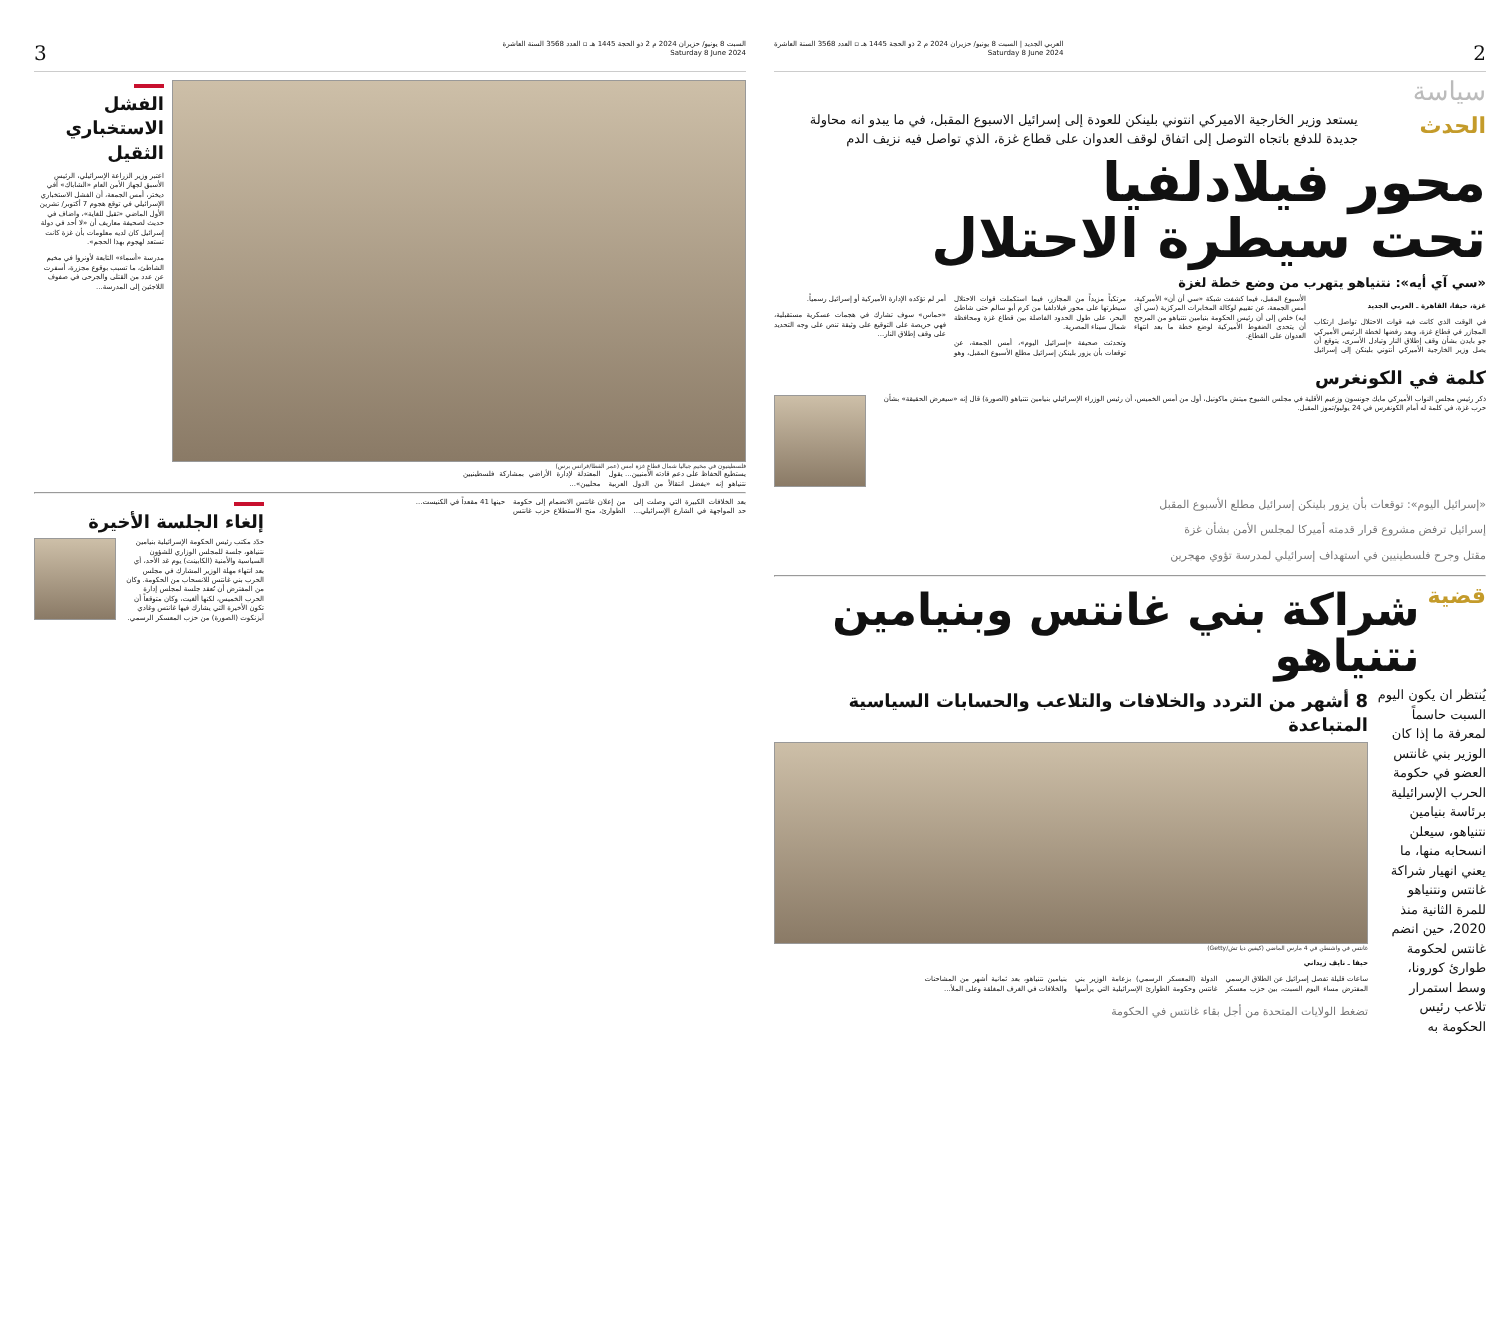2 العربي الجديد | السبت 8 يونيو/ حزيران 2024 م 2 ذو الحجة 1445 هـ ▫ العدد 3568 السنة العاشرة
Saturday 8 June 2024
سياسة
الحدث
يستعد وزير الخارجية الاميركي انتوني بلينكن للعودة إلى إسرائيل الاسبوع المقبل، في ما يبدو انه محاولة جديدة للدفع باتجاه التوصل إلى اتفاق لوقف العدوان على قطاع غزة، الذي تواصل فيه نزيف الدم
محور فيلادلفيا
تحت سيطرة الاحتلال
«سي آي أيه»: نتنياهو يتهرب من وضع خطة لغزة
غزة، حيفا، القاهرة ـ العربي الجديد
في الوقت الذي كانت فيه قوات الاحتلال تواصل ارتكاب المجازر في قطاع غزة، وبعد رفضها لخطة الرئيس الأميركي جو بايدن بشأن وقف إطلاق النار وتبادل الأسرى، يتوقع أن يصل وزير الخارجية الأميركي أنتوني بلينكن إلى إسرائيل الأسبوع المقبل، فيما كشفت شبكة «سي أن أن» الأميركية، أمس الجمعة، عن تقييم لوكالة المخابرات المركزية (سي آي ايه) خلص إلى أن رئيس الحكومة بنيامين نتنياهو من المرجح أن يتحدى الضغوط الأميركية لوضع خطة ما بعد انتهاء العدوان على القطاع.
مرتكباً مزيداً من المجازر، فيما استكملت قوات الاحتلال سيطرتها على محور فيلادلفيا من كرم أبو سالم حتى شاطئ البحر، على طول الحدود الفاصلة بين قطاع غزة ومحافظة شمال سيناء المصرية.
وتحدثت صحيفة «إسرائيل اليوم»، أمس الجمعة، عن توقعات بأن يزور بلينكن إسرائيل مطلع الأسبوع المقبل، وهو أمر لم تؤكده الإدارة الأميركية أو إسرائيل رسمياً.
«حماس» سوف تشارك في هجمات عسكرية مستقبلية، فهي حريصة على التوقيع على وثيقة تنص على وجه التحديد على وقف إطلاق النار...
كلمة في الكونغرس
ذكر رئيس مجلس النواب الأميركي مايك جونسون وزعيم الأقلية في مجلس الشيوخ ميتش ماكونيل، أول من أمس الخميس، أن رئيس الوزراء الإسرائيلي بنيامين نتنياهو (الصورة) قال إنه «سيعرض الحقيقة» بشأن حرب غزة، في كلمة له أمام الكونغرس في 24 يوليو/تموز المقبل.
«إسرائيل اليوم»: توقعات بأن يزور بلينكن إسرائيل مطلع الأسبوع المقبل
إسرائيل ترفض مشروع قرار قدمته أميركا لمجلس الأمن بشأن غزة
مقتل وجرح فلسطينيين في استهداف إسرائيلي لمدرسة تؤوي مهجرين
قضية
شراكة بني غانتس وبنيامين نتنياهو
يُنتظر ان يكون اليوم السبت حاسماً لمعرفة ما إذا كان الوزير بني غانتس العضو في حكومة الحرب الإسرائيلية برئاسة بنيامين نتنياهو، سيعلن انسحابه منها، ما يعني انهيار شراكة غانتس ونتنياهو للمرة الثانية منذ 2020، حين انضم غانتس لحكومة طوارئ كورونا، وسط استمرار تلاعب رئيس الحكومة به
8 أشهر من التردد والخلافات والتلاعب والحسابات السياسية المتباعدة
غانتس في واشنطن في 4 مارس الماضي (كيفين ديا تش/Getty)
حيفا ـ نايف زيداني
ساعات قليلة تفصل إسرائيل عن الطلاق الرسمي المفترض مساء اليوم السبت، بين حزب معسكر الدولة (المعسكر الرسمي) بزعامة الوزير بني غانتس وحكومة الطوارئ الإسرائيلية التي يرأسها بنيامين نتنياهو، بعد ثمانية أشهر من المشاحنات والخلافات في الغرف المغلقة وعلى الملأ...
تضغط الولايات المتحدة من أجل بقاء غانتس في الحكومة
السبت 8 يونيو/ حزيران 2024 م 2 ذو الحجة 1445 هـ ▫ العدد 3568 السنة العاشرة
Saturday 8 June 2024 3
فلسطينيون في مخيم جباليا شمال قطاع غزة امس (عمر القطا/فرانس برس)
يستطيع الحفاظ على دعم قادته الأمنيين... يقول نتنياهو إنه «يفضل انتقالاً من الدول العربية المعتدلة لإدارة الأراضي بمشاركة فلسطينيين محليين»...
الفشل الاستخباري الثقيل
اعتبر وزير الزراعة الإسرائيلي، الرئيس الأسبق لجهاز الأمن العام «الشاباك» آفي ديختر، أمس الجمعة، أن الفشل الاستخباري الإسرائيلي في توقع هجوم 7 أكتوبر/ تشرين الأول الماضي «ثقيل للغاية»، واضاف في حديث لصحيفة معاريف أن «لا أحد في دولة إسرائيل كان لديه معلومات بأن غزة كانت تستعد لهجوم بهذا الحجم».
مدرسة «أسماء» التابعة لأونروا في مخيم الشاطئ، ما تسبب بوقوع مجزرة، أسفرت عن عدد من القتلى والجرحى في صفوف اللاجئين إلى المدرسة...
بعد الخلافات الكبيرة التي وصلت إلى حد المواجهة في الشارع الإسرائيلي... من إعلان غانتس الانضمام إلى حكومة الطوارئ، منح الاستطلاع حزب غانتس حينها 41 مقعداً في الكنيست...
إلغاء الجلسة الأخيرة
حدّد مكتب رئيس الحكومة الإسرائيلية بنيامين نتنياهو، جلسة للمجلس الوزاري للشؤون السياسية والأمنية (الكابينت) يوم غد الأحد، أي بعد انتهاء مهلة الوزير المشارك في مجلس الحرب بني غانتس للانسحاب من الحكومة. وكان من المفترض أن تُعقد جلسة لمجلس إدارة الحرب الخميس، لكنها ألغيت، وكان متوقعاً أن تكون الأخيرة التي يشارك فيها غانتس وغادي آيزنكوت (الصورة) من حزب المعسكر الرسمي.